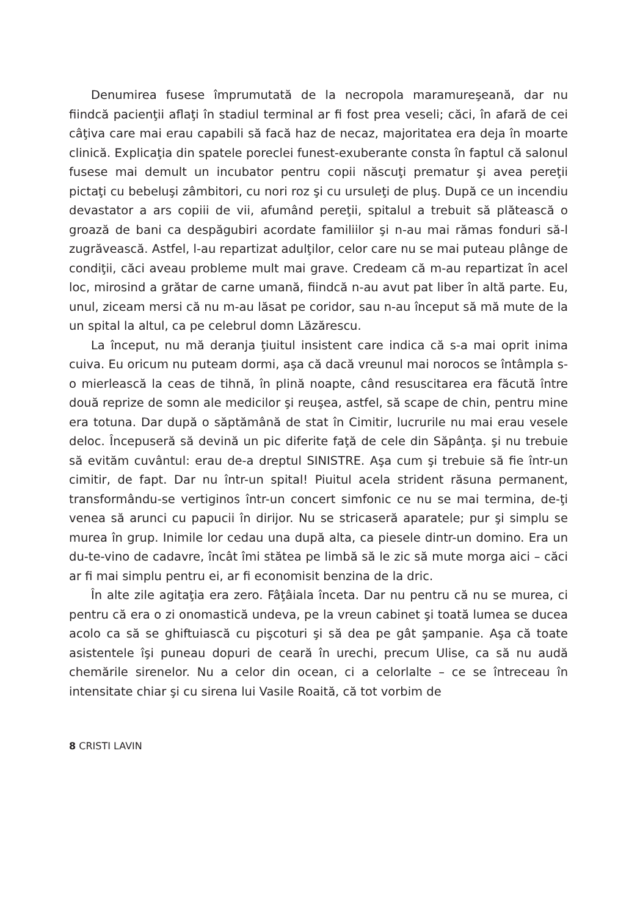Denumirea fusese împrumutată de la necropola maramureşeană, dar nu fiindcă pacienţii aflaţi în stadiul terminal ar fi fost prea veseli; căci, în afară de cei câţiva care mai erau capabili să facă haz de necaz, majoritatea era deja în moarte clinică. Explicaţia din spatele poreclei funest-exuberante consta în faptul că salonul fusese mai demult un incubator pentru copii născuţi prematur şi avea pereţii pictaţi cu bebeluşi zâmbitori, cu nori roz şi cu ursuleţi de pluş. După ce un incendiu devastator a ars copiii de vii, afumând pereţii, spitalul a trebuit să plătească o groază de bani ca despăgubiri acordate familiilor şi n-au mai rămas fonduri să-l zugrăvească. Astfel, l-au repartizat adulţilor, celor care nu se mai puteau plânge de condiţii, căci aveau probleme mult mai grave. Credeam că m-au repartizat în acel loc, mirosind a grătar de carne umană, fiindcă n-au avut pat liber în altă parte. Eu, unul, ziceam mersi că nu m-au lăsat pe coridor, sau n-au început să mă mute de la un spital la altul, ca pe celebrul domn Lăzărescu.
La început, nu mă deranja ţiuitul insistent care indica că s-a mai oprit inima cuiva. Eu oricum nu puteam dormi, aşa că dacă vreunul mai norocos se întâmpla s-o mierlească la ceas de tihnă, în plină noapte, când resuscitarea era făcută între două reprize de somn ale medicilor şi reuşea, astfel, să scape de chin, pentru mine era totuna. Dar după o săptămână de stat în Cimitir, lucrurile nu mai erau vesele deloc. Începuseră să devină un pic diferite faţă de cele din Săpânţa. şi nu trebuie să evităm cuvântul: erau de-a dreptul SINISTRE. Aşa cum şi trebuie să fie într-un cimitir, de fapt. Dar nu într-un spital! Piuitul acela strident răsuna permanent, transformându-se vertiginos într-un concert simfonic ce nu se mai termina, de-ţi venea să arunci cu papucii în dirijor. Nu se stricaseră aparatele; pur şi simplu se murea în grup. Inimile lor cedau una după alta, ca piesele dintr-un domino. Era un du-te-vino de cadavre, încât îmi stătea pe limbă să le zic să mute morga aici – căci ar fi mai simplu pentru ei, ar fi economisit benzina de la dric.
În alte zile agitaţia era zero. Fâţâiala înceta. Dar nu pentru că nu se murea, ci pentru că era o zi onomastică undeva, pe la vreun cabinet şi toată lumea se ducea acolo ca să se ghiftuiască cu pişcoturi şi să dea pe gât şampanie. Aşa că toate asistentele îşi puneau dopuri de ceară în urechi, precum Ulise, ca să nu audă chemările sirenelor. Nu a celor din ocean, ci a celorlalte – ce se întreceau în intensitate chiar şi cu sirena lui Vasile Roaită, că tot vorbim de
8 CRISTI LAVIN